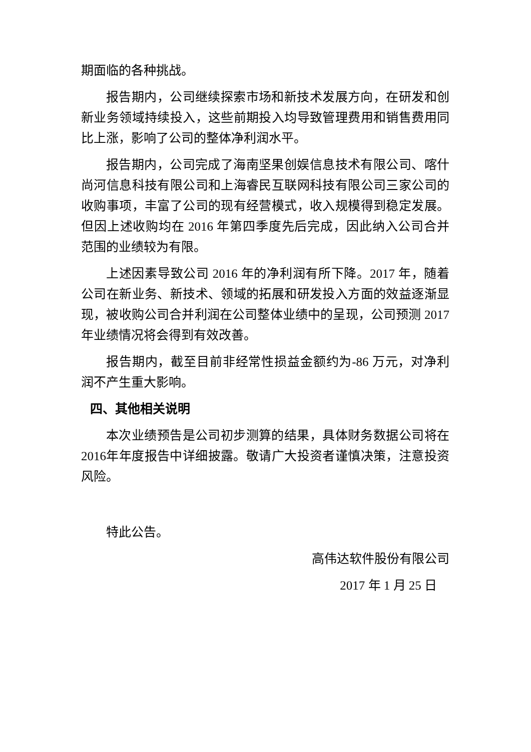期面临的各种挑战。
报告期内，公司继续探索市场和新技术发展方向，在研发和创新业务领域持续投入，这些前期投入均导致管理费用和销售费用同比上涨，影响了公司的整体净利润水平。
报告期内，公司完成了海南坚果创娱信息技术有限公司、喀什尚河信息科技有限公司和上海睿民互联网科技有限公司三家公司的收购事项，丰富了公司的现有经营模式，收入规模得到稳定发展。但因上述收购均在 2016 年第四季度先后完成，因此纳入公司合并范围的业绩较为有限。
上述因素导致公司 2016 年的净利润有所下降。2017 年，随着公司在新业务、新技术、领域的拓展和研发投入方面的效益逐渐显现，被收购公司合并利润在公司整体业绩中的呈现，公司预测 2017 年业绩情况将会得到有效改善。
报告期内，截至目前非经常性损益金额约为-86 万元，对净利润不产生重大影响。
四、其他相关说明
本次业绩预告是公司初步测算的结果，具体财务数据公司将在2016年年度报告中详细披露。敬请广大投资者谨慎决策，注意投资风险。
特此公告。
高伟达软件股份有限公司
2017 年 1 月 25 日